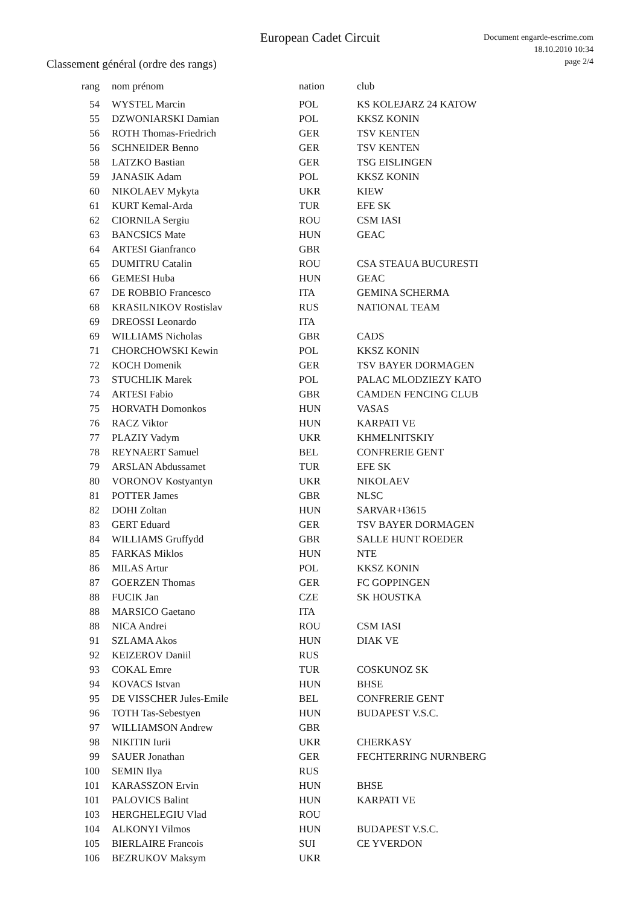European Cadet Circuit
Document engarde-escrime.com
18.10.2010 10:34
page 2/4
Classement général (ordre des rangs)
| rang | nom prénom | nation | club |
| --- | --- | --- | --- |
| 54 | WYSTEL Marcin | POL | KS KOLEJARZ 24 KATOW |
| 55 | DZWONIARSKI Damian | POL | KKSZ KONIN |
| 56 | ROTH Thomas-Friedrich | GER | TSV KENTEN |
| 56 | SCHNEIDER Benno | GER | TSV KENTEN |
| 58 | LATZKO Bastian | GER | TSG EISLINGEN |
| 59 | JANASIK Adam | POL | KKSZ KONIN |
| 60 | NIKOLAEV Mykyta | UKR | KIEW |
| 61 | KURT Kemal-Arda | TUR | EFE SK |
| 62 | CIORNILA Sergiu | ROU | CSM IASI |
| 63 | BANCSICS Mate | HUN | GEAC |
| 64 | ARTESI Gianfranco | GBR | |
| 65 | DUMITRU Catalin | ROU | CSA STEAUA BUCURESTI |
| 66 | GEMESI Huba | HUN | GEAC |
| 67 | DE ROBBIO Francesco | ITA | GEMINA SCHERMA |
| 68 | KRASILNIKOV Rostislav | RUS | NATIONAL TEAM |
| 69 | DREOSSI Leonardo | ITA | |
| 69 | WILLIAMS Nicholas | GBR | CADS |
| 71 | CHORCHOWSKI Kewin | POL | KKSZ KONIN |
| 72 | KOCH Domenik | GER | TSV BAYER DORMAGEN |
| 73 | STUCHLIK Marek | POL | PALAC MLODZIEZY KATO |
| 74 | ARTESI Fabio | GBR | CAMDEN FENCING CLUB |
| 75 | HORVATH Domonkos | HUN | VASAS |
| 76 | RACZ Viktor | HUN | KARPATI VE |
| 77 | PLAZIY Vadym | UKR | KHMELNITSKIY |
| 78 | REYNAERT Samuel | BEL | CONFRERIE GENT |
| 79 | ARSLAN Abdussamet | TUR | EFE SK |
| 80 | VORONOV Kostyantyn | UKR | NIKOLAEV |
| 81 | POTTER James | GBR | NLSC |
| 82 | DOHI Zoltan | HUN | SARVAR+I3615 |
| 83 | GERT Eduard | GER | TSV BAYER DORMAGEN |
| 84 | WILLIAMS Gruffydd | GBR | SALLE HUNT ROEDER |
| 85 | FARKAS Miklos | HUN | NTE |
| 86 | MILAS Artur | POL | KKSZ KONIN |
| 87 | GOERZEN Thomas | GER | FC GOPPINGEN |
| 88 | FUCIK Jan | CZE | SK HOUSTKA |
| 88 | MARSICO Gaetano | ITA | |
| 88 | NICA Andrei | ROU | CSM IASI |
| 91 | SZLAMA Akos | HUN | DIAK VE |
| 92 | KEIZEROV Daniil | RUS | |
| 93 | COKAL Emre | TUR | COSKUNOZ SK |
| 94 | KOVACS Istvan | HUN | BHSE |
| 95 | DE VISSCHER Jules-Emile | BEL | CONFRERIE GENT |
| 96 | TOTH Tas-Sebestyen | HUN | BUDAPEST V.S.C. |
| 97 | WILLIAMSON Andrew | GBR | |
| 98 | NIKITIN Iurii | UKR | CHERKASY |
| 99 | SAUER Jonathan | GER | FECHTERRING NURNBERG |
| 100 | SEMIN Ilya | RUS | |
| 101 | KARASSZON Ervin | HUN | BHSE |
| 101 | PALOVICS Balint | HUN | KARPATI VE |
| 103 | HERGHELEGIU Vlad | ROU | |
| 104 | ALKONYI Vilmos | HUN | BUDAPEST V.S.C. |
| 105 | BIERLAIRE Francois | SUI | CE YVERDON |
| 106 | BEZRUKOV Maksym | UKR | |